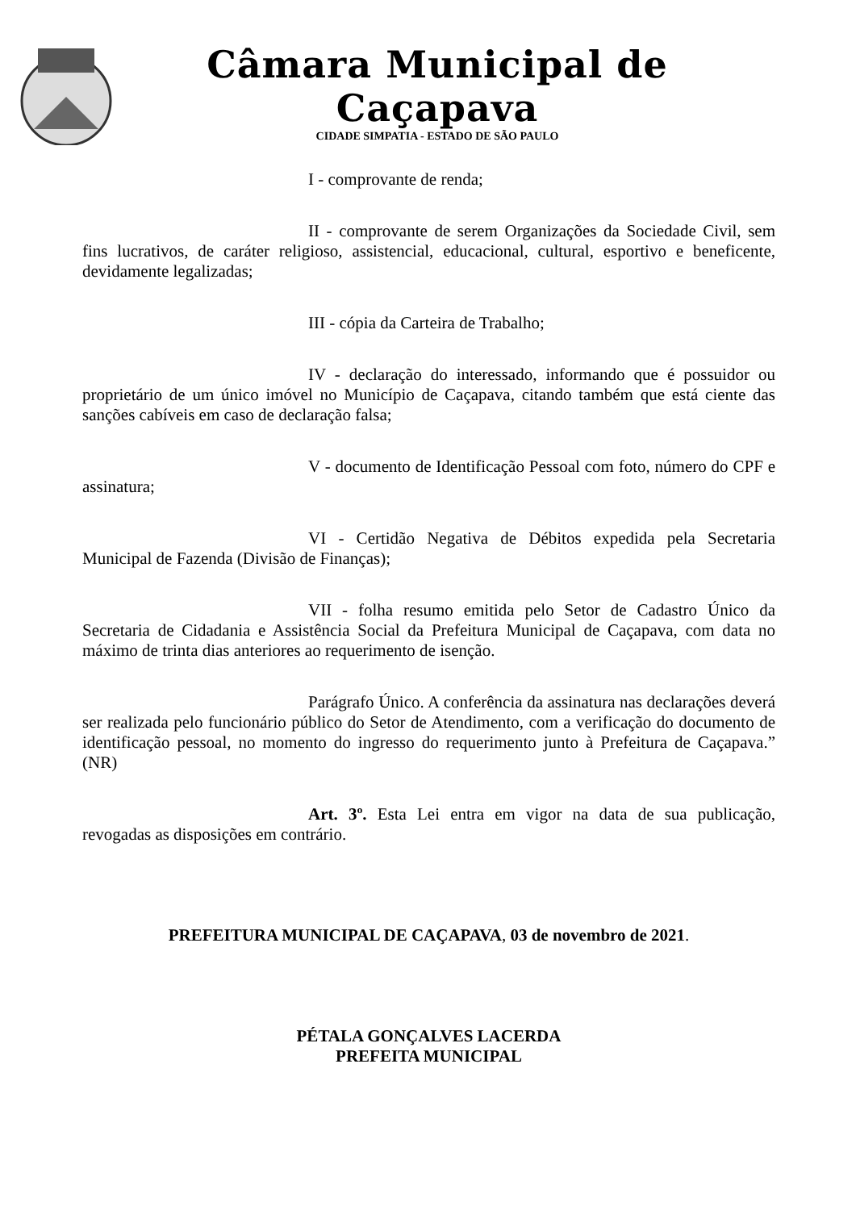Câmara Municipal de Caçapava
CIDADE SIMPATIA - ESTADO DE SÃO PAULO
I - comprovante de renda;
II - comprovante de serem Organizações da Sociedade Civil, sem fins lucrativos, de caráter religioso, assistencial, educacional, cultural, esportivo e beneficente, devidamente legalizadas;
III - cópia da Carteira de Trabalho;
IV - declaração do interessado, informando que é possuidor ou proprietário de um único imóvel no Município de Caçapava, citando também que está ciente das sanções cabíveis em caso de declaração falsa;
V - documento de Identificação Pessoal com foto, número do CPF e assinatura;
VI - Certidão Negativa de Débitos expedida pela Secretaria Municipal de Fazenda (Divisão de Finanças);
VII - folha resumo emitida pelo Setor de Cadastro Único da Secretaria de Cidadania e Assistência Social da Prefeitura Municipal de Caçapava, com data no máximo de trinta dias anteriores ao requerimento de isenção.
Parágrafo Único. A conferência da assinatura nas declarações deverá ser realizada pelo funcionário público do Setor de Atendimento, com a verificação do documento de identificação pessoal, no momento do ingresso do requerimento junto à Prefeitura de Caçapava.” (NR)
Art. 3º. Esta Lei entra em vigor na data de sua publicação, revogadas as disposições em contrário.
PREFEITURA MUNICIPAL DE CAÇAPAVA, 03 de novembro de 2021.
PÉTALA GONÇALVES LACERDA
PREFEITA MUNICIPAL